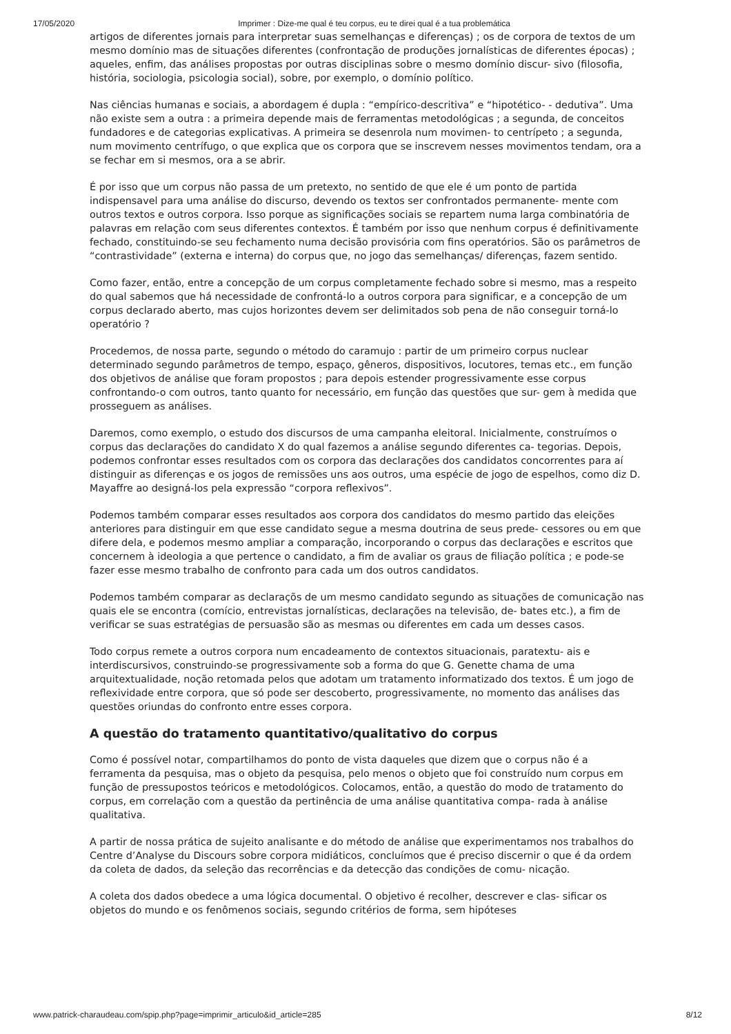17/05/2020 Imprimer : Dize-me qual é teu corpus, eu te direi qual é a tua problemática
artigos de diferentes jornais para interpretar suas semelhanças e diferenças) ; os de corpora de textos de um mesmo domínio mas de situações diferentes (confrontação de produções jornalísticas de diferentes épocas) ; aqueles, enfim, das análises propostas por outras disciplinas sobre o mesmo domínio discur- sivo (filosofia, história, sociologia, psicologia social), sobre, por exemplo, o domínio político.
Nas ciências humanas e sociais, a abordagem é dupla : “empírico-descritiva” e “hipotético- - dedutiva”. Uma não existe sem a outra : a primeira depende mais de ferramentas metodológicas ; a segunda, de conceitos fundadores e de categorias explicativas. A primeira se desenrola num movimen- to centrípeto ; a segunda, num movimento centrífugo, o que explica que os corpora que se inscrevem nesses movimentos tendam, ora a se fechar em si mesmos, ora a se abrir.
É por isso que um corpus não passa de um pretexto, no sentido de que ele é um ponto de partida indispensavel para uma análise do discurso, devendo os textos ser confrontados permanente- mente com outros textos e outros corpora. Isso porque as significações sociais se repartem numa larga combinatória de palavras em relação com seus diferentes contextos. É também por isso que nenhum corpus é definitivamente fechado, constituindo-se seu fechamento numa decisão provisória com fins operatórios. São os parâmetros de “contrastividade” (externa e interna) do corpus que, no jogo das semelhanças/ diferenças, fazem sentido.
Como fazer, então, entre a concepção de um corpus completamente fechado sobre si mesmo, mas a respeito do qual sabemos que há necessidade de confrontá-lo a outros corpora para significar, e a concepção de um corpus declarado aberto, mas cujos horizontes devem ser delimitados sob pena de não conseguir torná-lo operatório ?
Procedemos, de nossa parte, segundo o método do caramujo : partir de um primeiro corpus nuclear determinado segundo parâmetros de tempo, espaço, gêneros, dispositivos, locutores, temas etc., em função dos objetivos de análise que foram propostos ; para depois estender progressivamente esse corpus confrontando-o com outros, tanto quanto for necessário, em função das questões que sur- gem à medida que prosseguem as análises.
Daremos, como exemplo, o estudo dos discursos de uma campanha eleitoral. Inicialmente, construímos o corpus das declarações do candidato X do qual fazemos a análise segundo diferentes ca- tegorias. Depois, podemos confrontar esses resultados com os corpora das declarações dos candidatos concorrentes para aí distinguir as diferenças e os jogos de remissões uns aos outros, uma espécie de jogo de espelhos, como diz D. Mayaffre ao designá-los pela expressão “corpora reflexivos”.
Podemos também comparar esses resultados aos corpora dos candidatos do mesmo partido das eleições anteriores para distinguir em que esse candidato segue a mesma doutrina de seus prede- cessores ou em que difere dela, e podemos mesmo ampliar a comparação, incorporando o corpus das declarações e escritos que concernem à ideologia a que pertence o candidato, a fim de avaliar os graus de filiação política ; e pode-se fazer esse mesmo trabalho de confronto para cada um dos outros candidatos.
Podemos também comparar as declaraçõs de um mesmo candidato segundo as situações de comunicação nas quais ele se encontra (comício, entrevistas jornalísticas, declarações na televisão, de- bates etc.), a fim de verificar se suas estratégias de persuasão são as mesmas ou diferentes em cada um desses casos.
Todo corpus remete a outros corpora num encadeamento de contextos situacionais, paratextu- ais e interdiscursivos, construindo-se progressivamente sob a forma do que G. Genette chama de uma arquitextualidade, noção retomada pelos que adotam um tratamento informatizado dos textos. É um jogo de reflexividade entre corpora, que só pode ser descoberto, progressivamente, no momento das análises das questões oriundas do confronto entre esses corpora.
A questão do tratamento quantitativo/qualitativo do corpus
Como é possível notar, compartilhamos do ponto de vista daqueles que dizem que o corpus não é a ferramenta da pesquisa, mas o objeto da pesquisa, pelo menos o objeto que foi construído num corpus em função de pressupostos teóricos e metodológicos. Colocamos, então, a questão do modo de tratamento do corpus, em correlação com a questão da pertinência de uma análise quantitativa compa- rada à análise qualitativa.
A partir de nossa prática de sujeito analisante e do método de análise que experimentamos nos trabalhos do Centre d’Analyse du Discours sobre corpora midiáticos, concluímos que é preciso discernir o que é da ordem da coleta de dados, da seleção das recorrências e da detecção das condições de comu- nicação.
A coleta dos dados obedece a uma lógica documental. O objetivo é recolher, descrever e clas- sificar os objetos do mundo e os fenômenos sociais, segundo critérios de forma, sem hipóteses
www.patrick-charaudeau.com/spip.php?page=imprimir_articulo&id_article=285 8/12